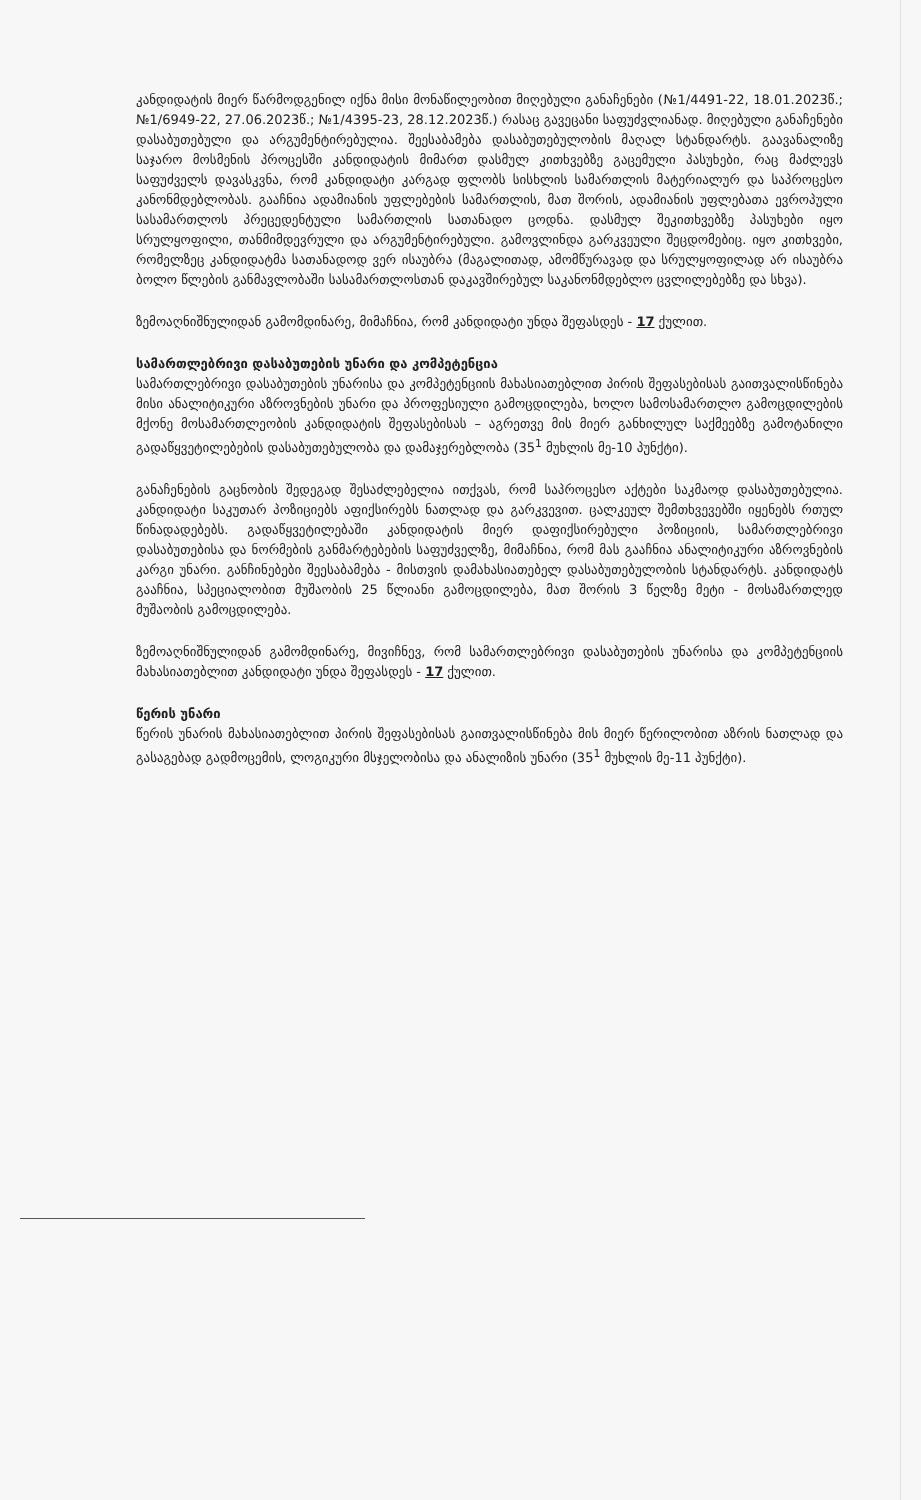კანდიდატის მიერ წარმოდგენილ იქნა მისი მონაწილეობით მიღებული განაჩენები (№1/4491-22, 18.01.2023წ.; №1/6949-22, 27.06.2023წ.; №1/4395-23, 28.12.2023წ.) რასაც გავეცანი საფუძვლიანად. მიღებული განაჩენები დასაბუთებული და არგუმენტირებულია. შეესაბამება დასაბუთებულობის მაღალ სტანდარტს. გაავანალიზე საჯარო მოსმენის პროცესში კანდიდატის მიმართ დასმულ კითხვებზე გაცემული პასუხები, რაც მაძლევს საფუძველს დავასკვნა, რომ კანდიდატი კარგად ფლობს სისხლის სამართლის მატერიალურ და საპროცესო კანონმდებლობას. გააჩნია ადამიანის უფლებების სამართლის, მათ შორის, ადამიანის უფლებათა ევროპული სასამართლოს პრეცედენტული სამართლის სათანადო ცოდნა. დასმულ შეკითხვებზე პასუხები იყო სრულყოფილი, თანმიმდევრული და არგუმენტირებული. გამოვლინდა გარკვეული შეცდომებიც. იყო კითხვები, რომელზეც კანდიდატმა სათანადოდ ვერ ისაუბრა (მაგალითად, ამომწურავად და სრულყოფილად არ ისაუბრა ბოლო წლების განმავლობაში სასამართლოსთან დაკავშირებულ საკანონმდებლო ცვლილებებზე და სხვა).
ზემოაღნიშნულიდან გამომდინარე, მიმაჩნია, რომ კანდიდატი უნდა შეფასდეს - 17 ქულით.
სამართლებრივი დასაბუთების უნარი და კომპეტენცია
სამართლებრივი დასაბუთების უნარისა და კომპეტენციის მახასიათებლით პირის შეფასებისას გაითვალისწინება მისი ანალიტიკური აზროვნების უნარი და პროფესიული გამოცდილება, ხოლო სამოსამართლო გამოცდილების მქონე მოსამართლეობის კანდიდატის შეფასებისას – აგრეთვე მის მიერ განხილულ საქმეებზე გამოტანილი გადაწყვეტილებების დასაბუთებულობა და დამაჯერებლობა (35<sup>1</sup> მუხლის მე-10 პუნქტი).
განაჩენების გაცნობის შედეგად შესაძლებელია ითქვას, რომ საპროცესო აქტები საკმაოდ დასაბუთებულია. კანდიდატი საკუთარ პოზიციებს აფიქსირებს ნათლად და გარკვევით. ცალკეულ შემთხვევებში იყენებს რთულ წინადადებებს. გადაწყვეტილებაში კანდიდატის მიერ დაფიქსირებული პოზიციის, სამართლებრივი დასაბუთებისა და ნორმების განმარტებების საფუძველზე, მიმაჩნია, რომ მას გააჩნია ანალიტიკური აზროვნების კარგი უნარი. განჩინებები შეესაბამება - მისთვის დამახასიათებელ დასაბუთებულობის სტანდარტს. კანდიდატს გააჩნია, სპეციალობით მუშაობის 25 წლიანი გამოცდილება, მათ შორის 3 წელზე მეტი - მოსამართლედ მუშაობის გამოცდილება.
ზემოაღნიშნულიდან გამომდინარე, მივიჩნევ, რომ სამართლებრივი დასაბუთების უნარისა და კომპეტენციის მახასიათებლით კანდიდატი უნდა შეფასდეს - 17 ქულით.
წერის უნარი
წერის უნარის მახასიათებლით პირის შეფასებისას გაითვალისწინება მის მიერ წერილობით აზრის ნათლად და გასაგებად გადმოცემის, ლოგიკური მსჯელობისა და ანალიზის უნარი (35<sup>1</sup> მუხლის მე-11 პუნქტი).